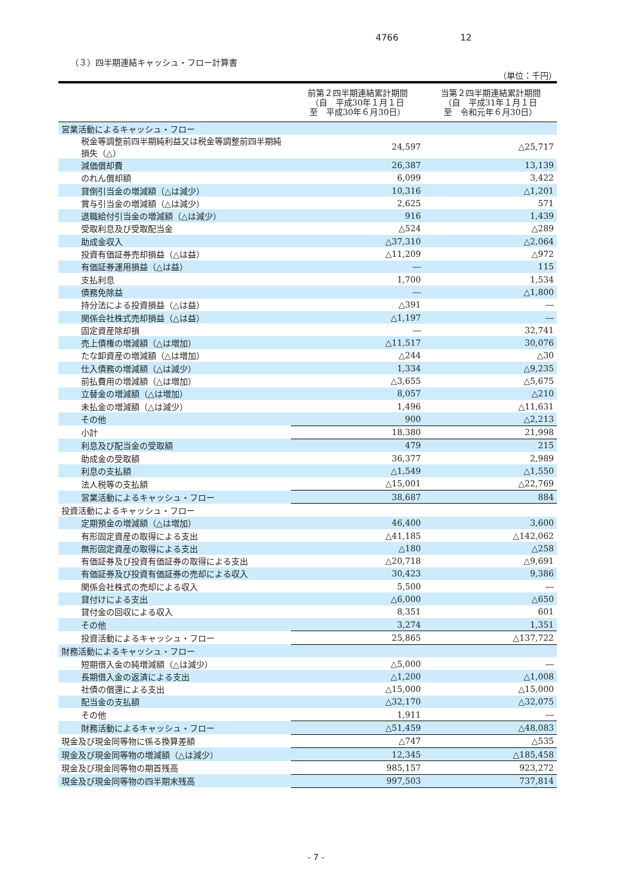4766 12
（３）四半期連結キャッシュ・フロー計算書
（単位：千円）
| | 前第２四半期連結累計期間 （自 平成30年１月１日 至 平成30年６月30日） | 当第２四半期連結累計期間 （自 平成31年１月１日 至 令和元年６月30日） |
| --- | --- | --- |
| 営業活動によるキャッシュ・フロー | | |
| 税金等調整前四半期純利益又は税金等調整前四半期純損失（△） | 24,597 | △25,717 |
| 減価償却費 | 26,387 | 13,139 |
| のれん償却額 | 6,099 | 3,422 |
| 貸倒引当金の増減額（△は減少） | 10,316 | △1,201 |
| 賞与引当金の増減額（△は減少） | 2,625 | 571 |
| 退職給付引当金の増減額（△は減少） | 916 | 1,439 |
| 受取利息及び受取配当金 | △524 | △289 |
| 助成金収入 | △37,310 | △2,064 |
| 投資有価証券売却損益（△は益） | △11,209 | △972 |
| 有価証券運用損益（△は益） | ― | 115 |
| 支払利息 | 1,700 | 1,534 |
| 債務免除益 | ― | △1,800 |
| 持分法による投資損益（△は益） | △391 | ― |
| 関係会社株式売却損益（△は益） | △1,197 | ― |
| 固定資産除却損 | ― | 32,741 |
| 売上債権の増減額（△は増加） | △11,517 | 30,076 |
| たな卸資産の増減額（△は増加） | △244 | △30 |
| 仕入債務の増減額（△は減少） | 1,334 | △9,235 |
| 前払費用の増減額（△は増加） | △3,655 | △5,675 |
| 立替金の増減額（△は増加） | 8,057 | △210 |
| 未払金の増減額（△は減少） | 1,496 | △11,631 |
| その他 | 900 | △2,213 |
| 小計 | 18,380 | 21,998 |
| 利息及び配当金の受取額 | 479 | 215 |
| 助成金の受取額 | 36,377 | 2,989 |
| 利息の支払額 | △1,549 | △1,550 |
| 法人税等の支払額 | △15,001 | △22,769 |
| 営業活動によるキャッシュ・フロー | 38,687 | 884 |
| 投資活動によるキャッシュ・フロー | | |
| 定期預金の増減額（△は増加） | 46,400 | 3,600 |
| 有形固定資産の取得による支出 | △41,185 | △142,062 |
| 無形固定資産の取得による支出 | △180 | △258 |
| 有価証券及び投資有価証券の取得による支出 | △20,718 | △9,691 |
| 有価証券及び投資有価証券の売却による収入 | 30,423 | 9,386 |
| 関係会社株式の売却による収入 | 5,500 | ― |
| 貸付けによる支出 | △6,000 | △650 |
| 貸付金の回収による収入 | 8,351 | 601 |
| その他 | 3,274 | 1,351 |
| 投資活動によるキャッシュ・フロー | 25,865 | △137,722 |
| 財務活動によるキャッシュ・フロー | | |
| 短期借入金の純増減額（△は減少） | △5,000 | ― |
| 長期借入金の返済による支出 | △1,200 | △1,008 |
| 社債の償還による支出 | △15,000 | △15,000 |
| 配当金の支払額 | △32,170 | △32,075 |
| その他 | 1,911 | ― |
| 財務活動によるキャッシュ・フロー | △51,459 | △48,083 |
| 現金及び現金同等物に係る換算差額 | △747 | △535 |
| 現金及び現金同等物の増減額（△は減少） | 12,345 | △185,458 |
| 現金及び現金同等物の期首残高 | 985,157 | 923,272 |
| 現金及び現金同等物の四半期末残高 | 997,503 | 737,814 |
- 7 -